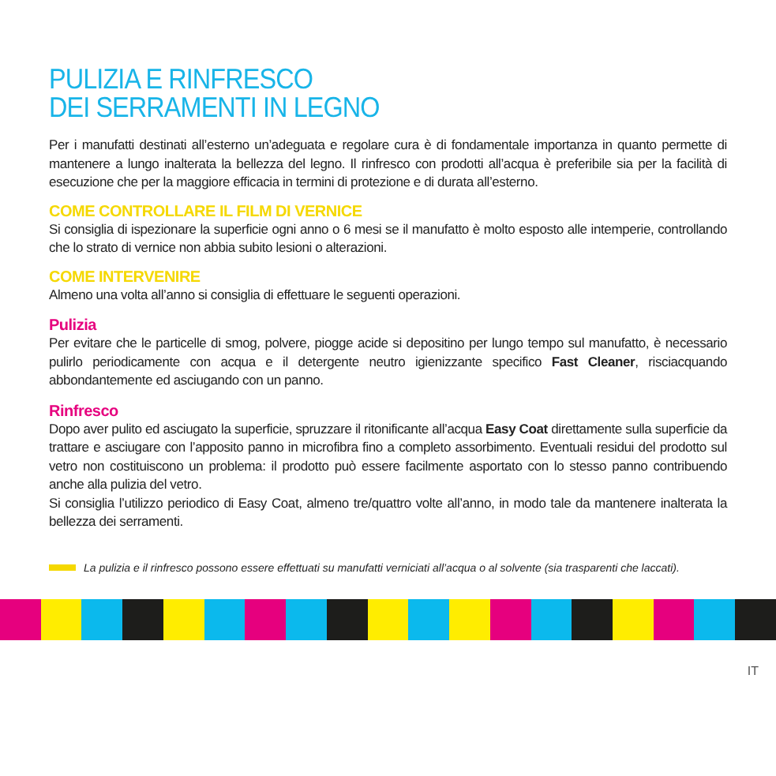PULIZIA E RINFRESCO
DEI SERRAMENTI IN LEGNO
Per i manufatti destinati all’esterno un’adeguata e regolare cura è di fondamentale importanza in quanto permette di mantenere a lungo inalterata la bellezza del legno. Il rinfresco con prodotti all’acqua è preferibile sia per la facilità di esecuzione che per la maggiore efficacia in termini di protezione e di durata all’esterno.
COME CONTROLLARE IL FILM DI VERNICE
Si consiglia di ispezionare la superficie ogni anno o 6 mesi se il manufatto è molto esposto alle intemperie, controllando che lo strato di vernice non abbia subito lesioni o alterazioni.
COME INTERVENIRE
Almeno una volta all’anno si consiglia di effettuare le seguenti operazioni.
Pulizia
Per evitare che le particelle di smog, polvere, piogge acide si depositino per lungo tempo sul manufatto, è necessario pulirlo periodicamente con acqua e il detergente neutro igienizzante specifico Fast Cleaner, risciacquando abbondantemente ed asciugando con un panno.
Rinfresco
Dopo aver pulito ed asciugato la superficie, spruzzare il ritonificante all’acqua Easy Coat direttamente sulla superficie da trattare e asciugare con l’apposito panno in microfibra fino a completo assorbimento. Eventuali residui del prodotto sul vetro non costituiscono un problema: il prodotto può essere facilmente asportato con lo stesso panno contribuendo anche alla pulizia del vetro.
Si consiglia l’utilizzo periodico di Easy Coat, almeno tre/quattro volte all’anno, in modo tale da mantenere inalterata la bellezza dei serramenti.
La pulizia e il rinfresco possono essere effettuati su manufatti verniciati all’acqua o al solvente (sia trasparenti che laccati).
IT